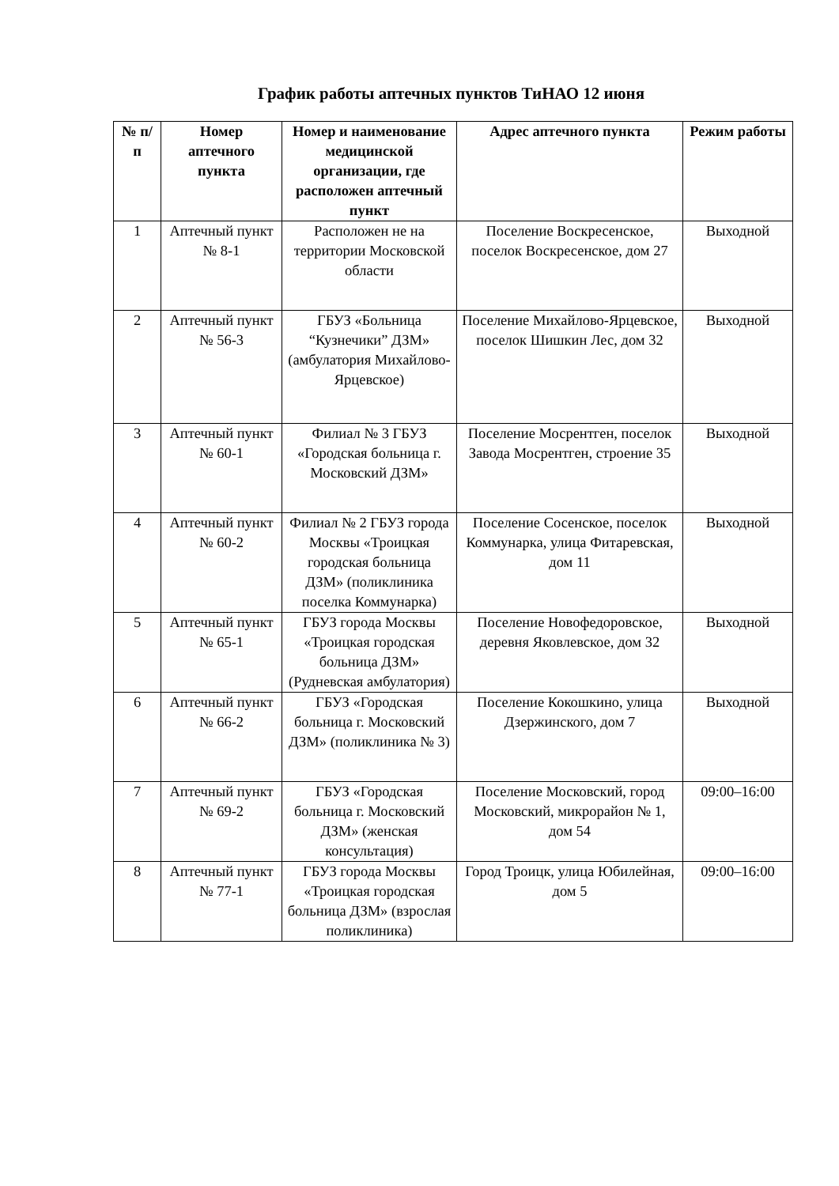График работы аптечных пунктов ТиНАО 12 июня
| № п/п | Номер аптечного пункта | Номер и наименование медицинской организации, где расположен аптечный пункт | Адрес аптечного пункта | Режим работы |
| --- | --- | --- | --- | --- |
| 1 | Аптечный пункт № 8-1 | Расположен не на территории Московской области | Поселение Воскресенское, поселок Воскресенское, дом 27 | Выходной |
| 2 | Аптечный пункт № 56-3 | ГБУЗ «Больница “Кузнечики” ДЗМ» (амбулатория Михайлово-Ярцевское) | Поселение Михайлово-Ярцевское, поселок Шишкин Лес, дом 32 | Выходной |
| 3 | Аптечный пункт № 60-1 | Филиал № 3 ГБУЗ «Городская больница г. Московский ДЗМ» | Поселение Мосрентген, поселок Завода Мосрентген, строение 35 | Выходной |
| 4 | Аптечный пункт № 60-2 | Филиал № 2 ГБУЗ города Москвы «Троицкая городская больница ДЗМ» (поликлиника поселка Коммунарка) | Поселение Сосенское, поселок Коммунарка, улица Фитаревская, дом 11 | Выходной |
| 5 | Аптечный пункт № 65-1 | ГБУЗ города Москвы «Троицкая городская больница ДЗМ» (Рудневская амбулатория) | Поселение Новофедоровское, деревня Яковлевское, дом 32 | Выходной |
| 6 | Аптечный пункт № 66-2 | ГБУЗ «Городская больница г. Московский ДЗМ» (поликлиника № 3) | Поселение Кокошкино, улица Дзержинского, дом 7 | Выходной |
| 7 | Аптечный пункт № 69-2 | ГБУЗ «Городская больница г. Московский ДЗМ» (женская консультация) | Поселение Московский, город Московский, микрорайон № 1, дом 54 | 09:00–16:00 |
| 8 | Аптечный пункт № 77-1 | ГБУЗ города Москвы «Троицкая городская больница ДЗМ» (взрослая поликлиника) | Город Троицк, улица Юбилейная, дом 5 | 09:00–16:00 |